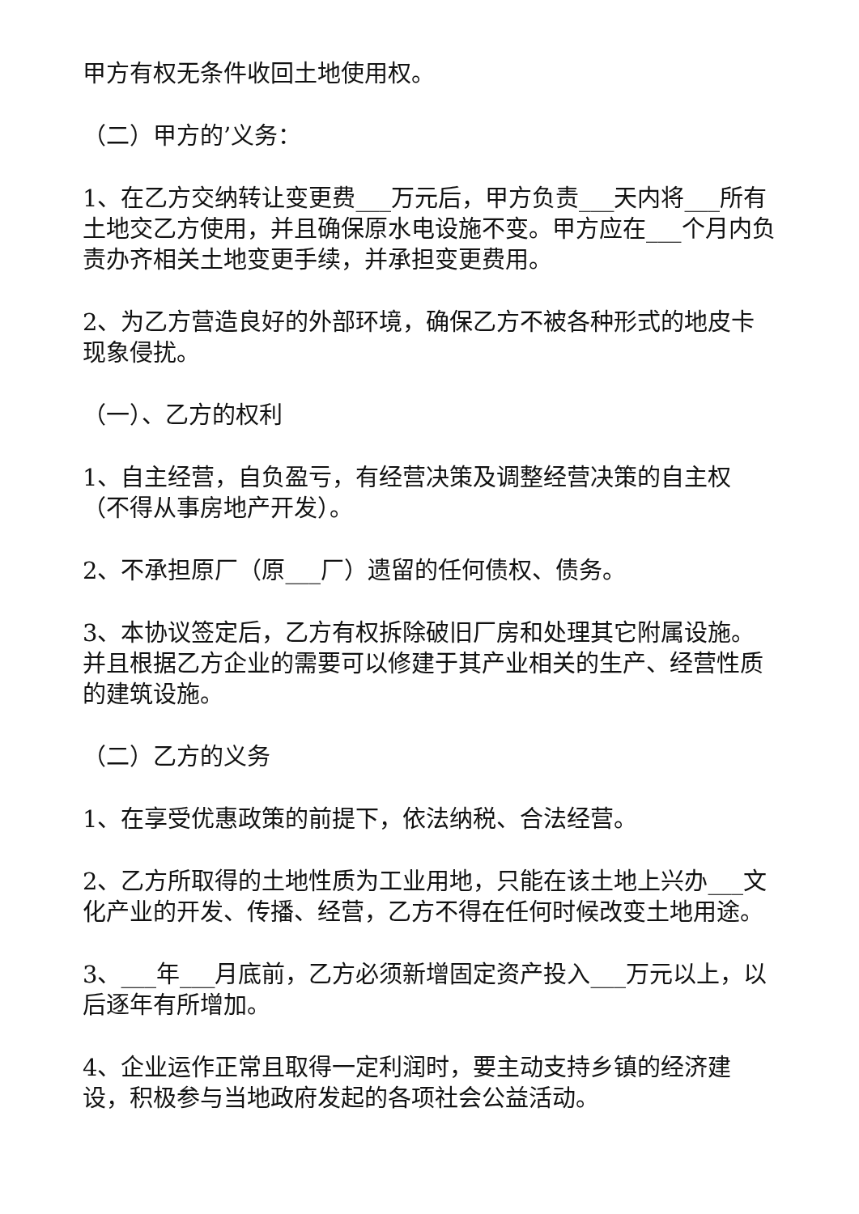甲方有权无条件收回土地使用权。
（二）甲方的’义务：
1、在乙方交纳转让变更费___万元后，甲方负责___天内将___所有土地交乙方使用，并且确保原水电设施不变。甲方应在___个月内负责办齐相关土地变更手续，并承担变更费用。
2、为乙方营造良好的外部环境，确保乙方不被各种形式的地皮卡现象侵扰。
（一）、乙方的权利
1、自主经营，自负盈亏，有经营决策及调整经营决策的自主权（不得从事房地产开发）。
2、不承担原厂（原___厂）遗留的任何债权、债务。
3、本协议签定后，乙方有权拆除破旧厂房和处理其它附属设施。并且根据乙方企业的需要可以修建于其产业相关的生产、经营性质的建筑设施。
（二）乙方的义务
1、在享受优惠政策的前提下，依法纳税、合法经营。
2、乙方所取得的土地性质为工业用地，只能在该土地上兴办___文化产业的开发、传播、经营，乙方不得在任何时候改变土地用途。
3、___年___月底前，乙方必须新增固定资产投入___万元以上，以后逐年有所增加。
4、企业运作正常且取得一定利润时，要主动支持乡镇的经济建设，积极参与当地政府发起的各项社会公益活动。